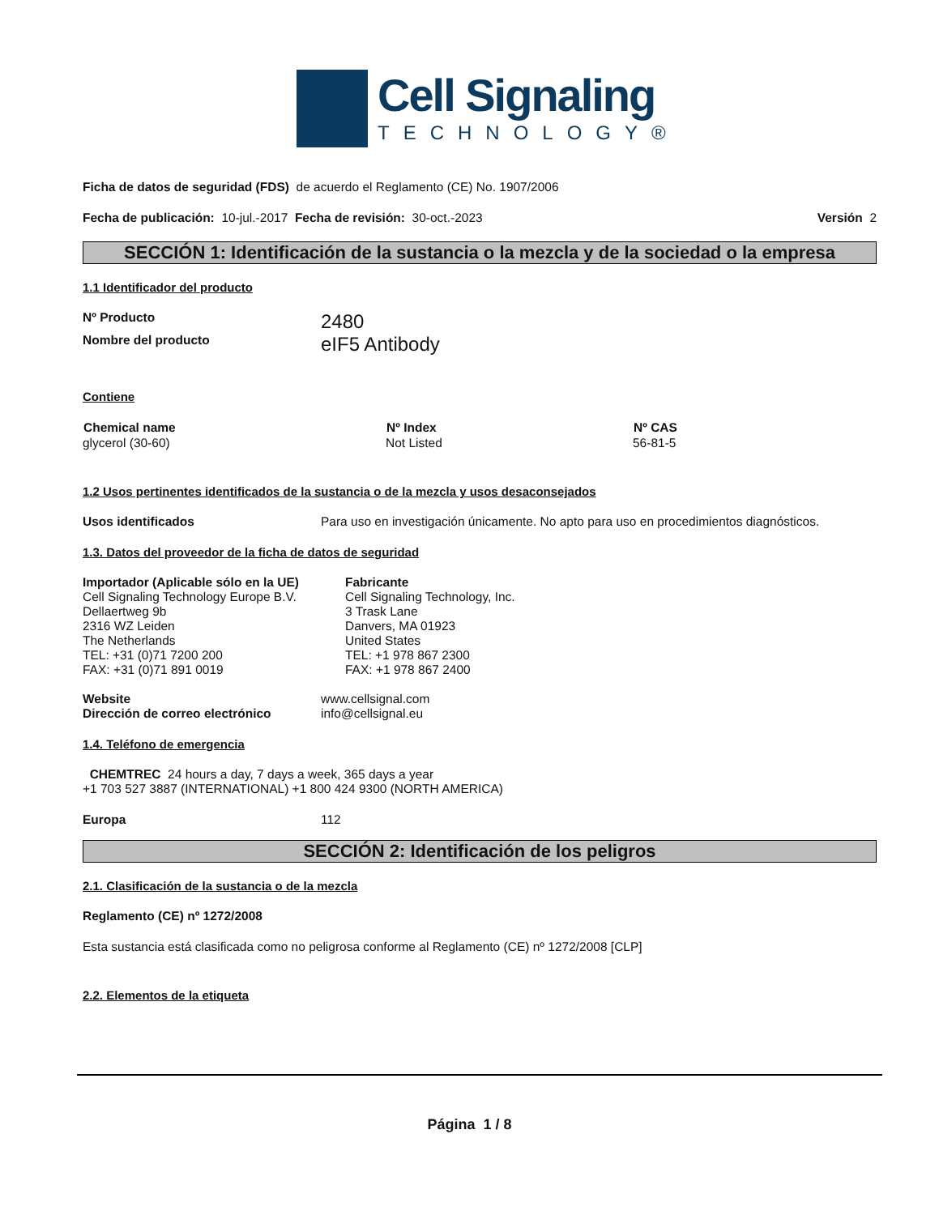Cell Signaling
TECHNOLOGY®
Ficha de datos de seguridad (FDS) de acuerdo el Reglamento (CE) No. 1907/2006
Fecha de publicación: 10-jul.-2017 Fecha de revisión: 30-oct.-2023 Versión 2
SECCIÓN 1: Identificación de la sustancia o la mezcla y de la sociedad o la empresa
1.1 Identificador del producto
Nº Producto 2480
Nombre del producto eIF5 Antibody
Contiene
| Chemical name | Nº Index | Nº CAS |
| --- | --- | --- |
| glycerol (30-60) | Not Listed | 56-81-5 |
1.2 Usos pertinentes identificados de la sustancia o de la mezcla y usos desaconsejados
Usos identificados Para uso en investigación únicamente. No apto para uso en procedimientos diagnósticos.
1.3. Datos del proveedor de la ficha de datos de seguridad
Importador (Aplicable sólo en la UE)
Cell Signaling Technology Europe B.V.
Dellaertweg 9b
2316 WZ Leiden
The Netherlands
TEL: +31 (0)71 7200 200
FAX: +31 (0)71 891 0019
Fabricante
Cell Signaling Technology, Inc.
3 Trask Lane
Danvers, MA 01923
United States
TEL: +1 978 867 2300
FAX: +1 978 867 2400
Website
Dirección de correo electrónico www.cellsignal.com
info@cellsignal.eu
1.4. Teléfono de emergencia
CHEMTREC 24 hours a day, 7 days a week, 365 days a year
+1 703 527 3887 (INTERNATIONAL) +1 800 424 9300 (NORTH AMERICA)
Europa 112
SECCIÓN 2: Identificación de los peligros
2.1. Clasificación de la sustancia o de la mezcla
Reglamento (CE) nº 1272/2008
Esta sustancia está clasificada como no peligrosa conforme al Reglamento (CE) nº 1272/2008 [CLP]
2.2. Elementos de la etiqueta
Página 1 / 8